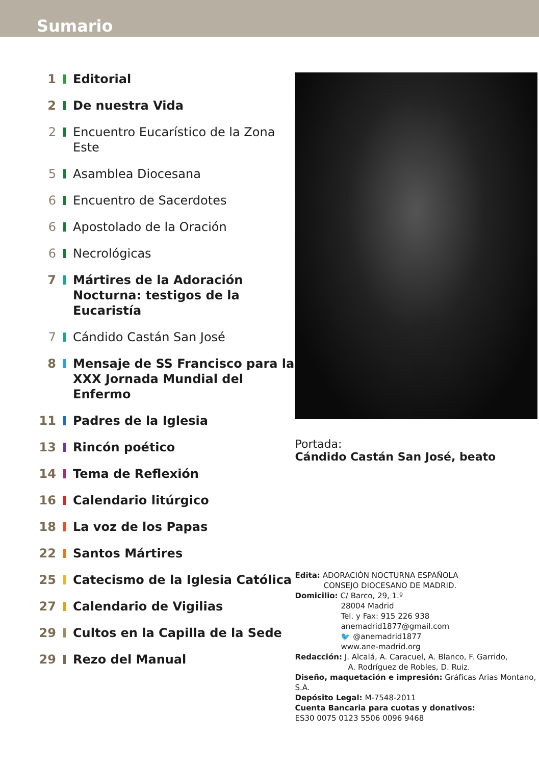Sumario
1 Editorial
2 De nuestra Vida
2 Encuentro Eucarístico de la Zona Este
5 Asamblea Diocesana
6 Encuentro de Sacerdotes
6 Apostolado de la Oración
6 Necrológicas
7 Mártires de la Adoración Nocturna: testigos de la Eucaristía
7 Cándido Castán San José
8 Mensaje de SS Francisco para la XXX Jornada Mundial del Enfermo
11 Padres de la Iglesia
13 Rincón poético
14 Tema de Reflexión
16 Calendario litúrgico
18 La voz de los Papas
22 Santos Mártires
25 Catecismo de la Iglesia Católica
27 Calendario de Vigilias
29 Cultos en la Capilla de la Sede
29 Rezo del Manual
Portada:
Cándido Castán San José, beato
Edita: ADORACIÓN NOCTURNA ESPAÑOLA
CONSEJO DIOCESANO DE MADRID.
Domicilio: C/ Barco, 29, 1.º
28004 Madrid
Tel. y Fax: 915 226 938
anemadrid1877@gmail.com
🐦 @anemadrid1877
www.ane-madrid.org
Redacción: J. Alcalá, A. Caracuel, A. Blanco, F. Garrido,
A. Rodríguez de Robles, D. Ruiz.
Diseño, maquetación e impresión: Gráficas Arias Montano, S.A.
Depósito Legal: M-7548-2011
Cuenta Bancaria para cuotas y donativos:
ES30 0075 0123 5506 0096 9468